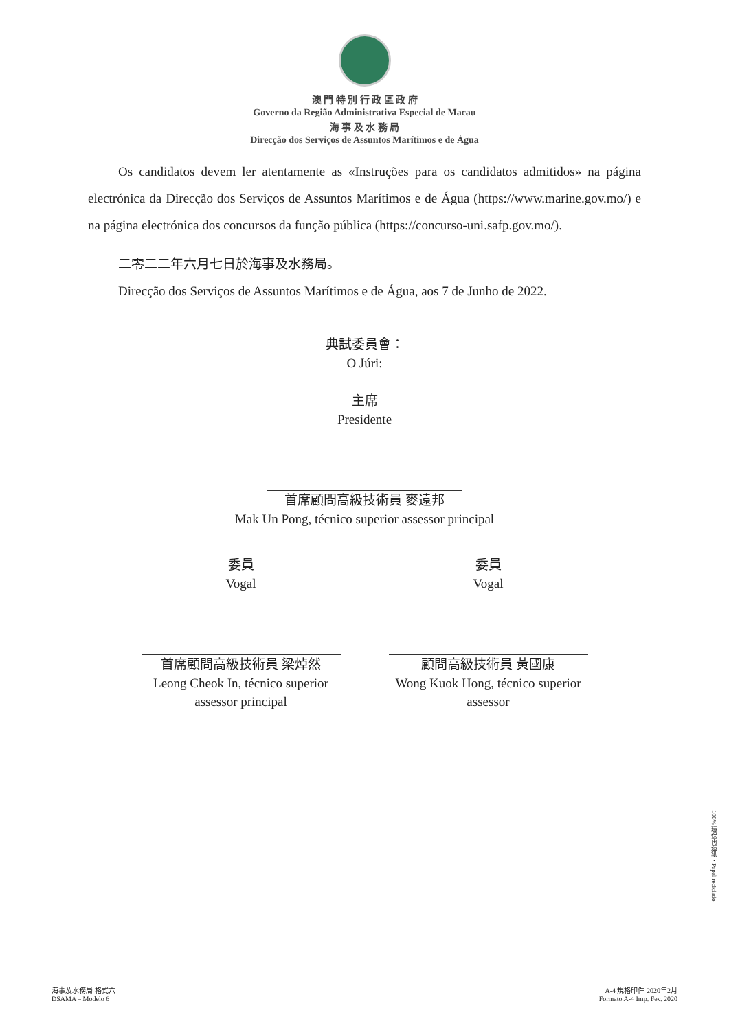澳 門 特 別 行 政 區 政 府
Governo da Região Administrativa Especial de Macau
海 事 及 水 務 局
Direcção dos Serviços de Assuntos Marítimos e de Água
Os candidatos devem ler atentamente as «Instruções para os candidatos admitidos» na página electrónica da Direcção dos Serviços de Assuntos Marítimos e de Água (https://www.marine.gov.mo/) e na página electrónica dos concursos da função pública (https://concurso-uni.safp.gov.mo/).
二零二二年六月七日於海事及水務局。
Direcção dos Serviços de Assuntos Marítimos e de Água, aos 7 de Junho de 2022.
典試委員會：
O Júri:
主席
Presidente
首席顧問高級技術員 麥遠邦
Mak Un Pong, técnico superior assessor principal
委員
Vogal
首席顧問高級技術員 梁焯然
Leong Cheok In, técnico superior assessor principal
委員
Vogal
顧問高級技術員 黃國康
Wong Kuok Hong, técnico superior assessor
100% 環保再造紙・Papel reciclado
海事及水務局 格式六
DSAMA – Modelo 6
A-4 規格印件 2020年2月
Formato A-4 Imp. Fev. 2020